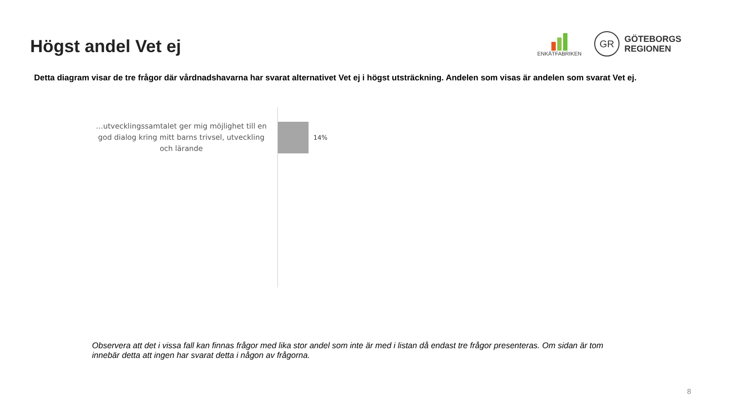Högst andel Vet ej
ENKÄTFABRIKEN
GR
GÖTEBORGS
REGIONEN
Detta diagram visar de tre frågor där vårdnadshavarna har svarat alternativet Vet ej i högst utsträckning. Andelen som visas är andelen som svarat Vet ej.
…utvecklingssamtalet ger mig möjlighet till en god dialog kring mitt barns trivsel, utveckling och lärande
14%
Observera att det i vissa fall kan finnas frågor med lika stor andel som inte är med i listan då endast tre frågor presenteras. Om sidan är tom innebär detta att ingen har svarat detta i någon av frågorna.
8